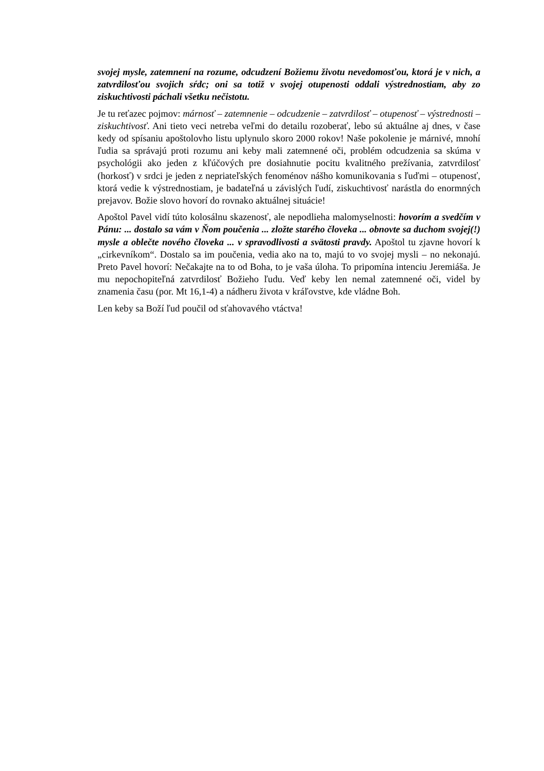svojej mysle, zatemnení na rozume, odcudzení Božiemu životu nevedomosťou, ktorá je v nich, a zatvrdilosťou svojich sŕdc; oni sa totiž v svojej otupenosti oddali výstrednostiam, aby zo ziskuchtivosti páchali všetku nečistotu.
Je tu reťazec pojmov: márnosť – zatemnenie – odcudzenie – zatvrdilosť – otupenosť – výstrednosti – ziskuchtivosť. Ani tieto veci netreba veľmi do detailu rozoberať, lebo sú aktuálne aj dnes, v čase kedy od spísaniu apoštolovho listu uplynulo skoro 2000 rokov! Naše pokolenie je márnivé, mnohí ľudia sa správajú proti rozumu ani keby mali zatemnené oči, problém odcudzenia sa skúma v psychológii ako jeden z kľúčových pre dosiahnutie pocitu kvalitného prežívania, zatvrdilosť (horkosť) v srdci je jeden z nepriateľských fenoménov nášho komunikovania s ľuďmi – otupenosť, ktorá vedie k výstrednostiam, je badateľná u závislých ľudí, ziskuchtivosť narástla do enormných prejavov. Božie slovo hovorí do rovnako aktuálnej situácie!
Apoštol Pavel vidí túto kolosálnu skazenosť, ale nepodlieha malomyselnosti: hovorím a svedčím v Pánu: ... dostalo sa vám v Ňom poučenia ... zložte starého človeka ... obnovte sa duchom svojej(!) mysle a oblečte nového človeka ... v spravodlivosti a svätosti pravdy. Apoštol tu zjavne hovorí k „cirkevníkom“. Dostalo sa im poučenia, vedia ako na to, majú to vo svojej mysli – no nekonajú. Preto Pavel hovorí: Nečakajte na to od Boha, to je vaša úloha. To pripomína intenciu Jeremiáša. Je mu nepochopiteľná zatvrdilosť Božieho ľudu. Veď keby len nemal zatemnené oči, videl by znamenia času (por. Mt 16,1-4) a nádheru života v kráľovstve, kde vládne Boh.
Len keby sa Boží ľud poučil od sťahovavého vtáctva!